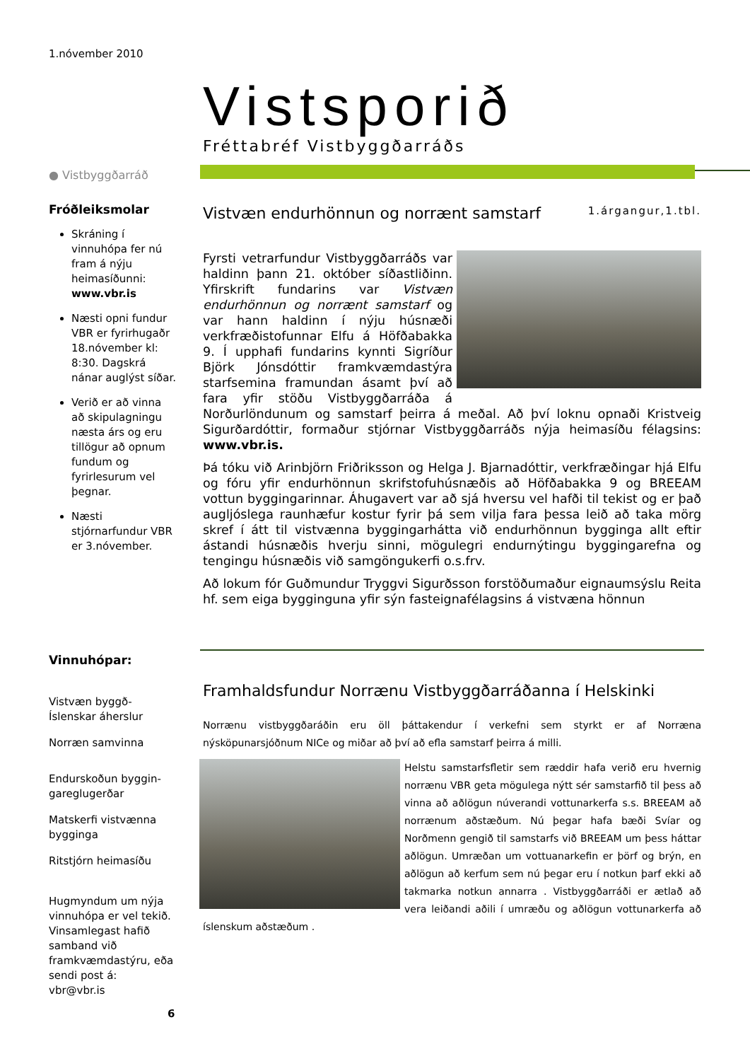1.nóvember 2010
● Vistbyggðarráð
Fróðleiksmolar
Skráning í vinnuhópa fer nú fram á nýju heimasíðunni: www.vbr.is
Næsti opni fundur VBR er fyrirhugaðr 18.nóvember kl: 8:30. Dagskrá nánar auglýst síðar.
Verið er að vinna að skipulagningu næsta árs og eru tillögur að opnum fundum og fyrirlesurum vel þegnar.
Næsti stjórnarfundur VBR er 3.nóvember.
Vinnuhópar:
Vistvæn byggð-
Íslenskar áherslur
Norræn samvinna
Endurskoðun byggin-
gareglugerðar
Matskerfi vistvænna
bygginga
Ritstjórn heimasíðu
Hugmyndum um nýja vinnuhópa er vel tekið. Vinsamlegast hafið samband við framkvæmdastýru, eða sendi post á: vbr@vbr.is
6
Vistsporið
Fréttabréf Vistbyggðarráðs
Vistvæn endurhönnun og norrænt samstarf 1.árgangur,1.tbl.
Fyrsti vetrarfundur Vistbyggðarráðs var haldinn þann 21. október síðastliðinn. Yfirskrift fundarins var Vistvæn endurhönnun og norrænt samstarf og var hann haldinn í nýju húsnæði verkfræðistofunnar Elfu á Höfðabakka 9. Í upphafi fundarins kynnti Sigríður Björk Jónsdóttir framkvæmdastýra starfsemina framundan ásamt því að fara yfir stöðu Vistbyggðarráða á Norðurlöndunum og samstarf þeirra á meðal. Að því loknu opnaði Kristveig Sigurðardóttir, formaður stjórnar Vistbyggðarráðs nýja heimasíðu félagsins: www.vbr.is.
Þá tóku við Arinbjörn Friðriksson og Helga J. Bjarnadóttir, verkfræðingar hjá Elfu og fóru yfir endurhönnun skrifstofuhúsnæðis að Höfðabakka 9 og BREEAM vottun byggingarinnar. Áhugavert var að sjá hversu vel hafði til tekist og er það augljóslega raunhæfur kostur fyrir þá sem vilja fara þessa leið að taka mörg skref í átt til vistvænna byggingarhátta við endurhönnun bygginga allt eftir ástandi húsnæðis hverju sinni, mögulegri endurnýtingu byggingarefna og tengingu húsnæðis við samgöngukerfi o.s.frv.
Að lokum fór Guðmundur Tryggvi Sigurðsson forstöðumaður eignaumsýslu Reita hf. sem eiga bygginguna yfir sýn fasteignafélagsins á vistvæna hönnun
Framhaldsfundur Norrænu Vistbyggðarráðanna í Helskinki
Norrænu vistbyggðaráðin eru öll þáttakendur í verkefni sem styrkt er af Norræna nýsköpunarsjóðnum NICe og miðar að því að efla samstarf þeirra á milli.
Helstu samstarfsfletir sem ræddir hafa verið eru hvernig norrænu VBR geta mögulega nýtt sér samstarfið til þess að vinna að aðlögun núverandi vottunarkerfa s.s. BREEAM að norrænum aðstæðum. Nú þegar hafa bæði Svíar og Norðmenn gengið til samstarfs við BREEAM um þess háttar aðlögun. Umræðan um vottuanarkefin er þörf og brýn, en aðlögun að kerfum sem nú þegar eru í notkun þarf ekki að takmarka notkun annarra . Vistbyggðarráði er ætlað að vera leiðandi aðili í umræðu og aðlögun vottunarkerfa að íslenskum aðstæðum .